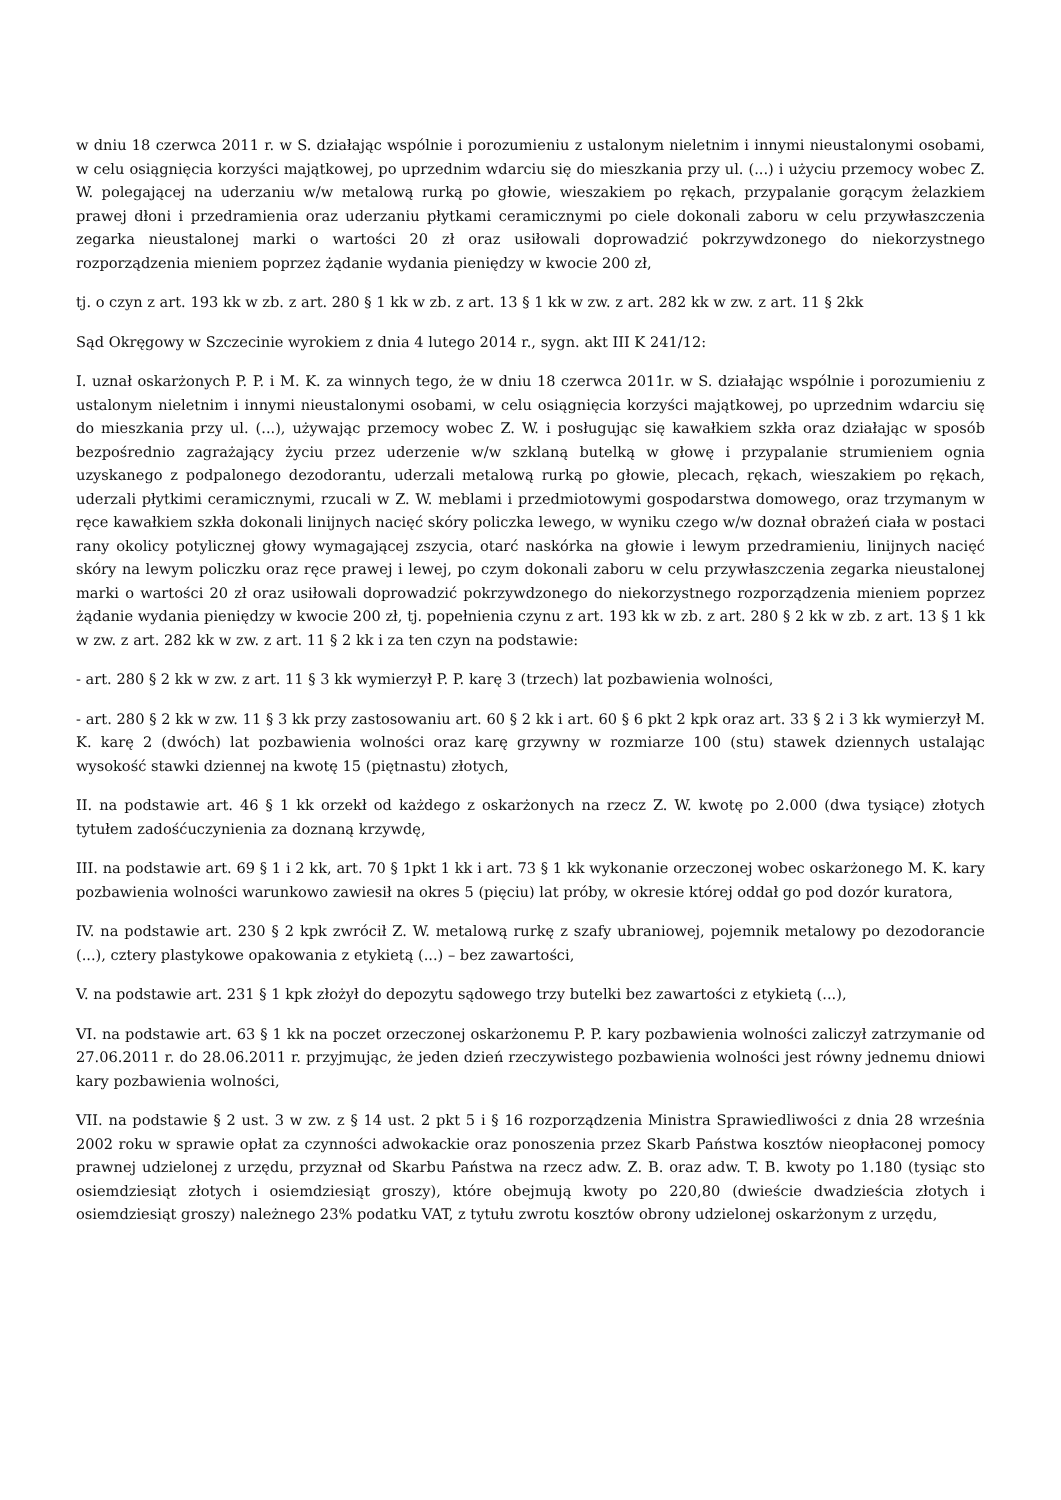w dniu 18 czerwca 2011 r. w S. działając wspólnie i porozumieniu z ustalonym nieletnim i innymi nieustalonymi osobami, w celu osiągnięcia korzyści majątkowej, po uprzednim wdarciu się do mieszkania przy ul. (...) i użyciu przemocy wobec Z. W. polegającej na uderzaniu w/w metalową rurką po głowie, wieszakiem po rękach, przypalanie gorącym żelazkiem prawej dłoni i przedramienia oraz uderzaniu płytkami ceramicznymi po ciele dokonali zaboru w celu przywłaszczenia zegarka nieustalonej marki o wartości 20 zł oraz usiłowali doprowadzić pokrzywdzonego do niekorzystnego rozporządzenia mieniem poprzez żądanie wydania pieniędzy w kwocie 200 zł,
tj. o czyn z art. 193 kk w zb. z art. 280 § 1 kk w zb. z art. 13 § 1 kk w zw. z art. 282 kk w zw. z art. 11 § 2kk
Sąd Okręgowy w Szczecinie wyrokiem z dnia 4 lutego 2014 r., sygn. akt III K 241/12:
I. uznał oskarżonych P. P. i M. K. za winnych tego, że w dniu 18 czerwca 2011r. w S. działając wspólnie i porozumieniu z ustalonym nieletnim i innymi nieustalonymi osobami, w celu osiągnięcia korzyści majątkowej, po uprzednim wdarciu się do mieszkania przy ul. (...), używając przemocy wobec Z. W. i posługując się kawałkiem szkła oraz działając w sposób bezpośrednio zagrażający życiu przez uderzenie w/w szklaną butelką w głowę i przypalanie strumieniem ognia uzyskanego z podpalonego dezodorantu, uderzali metalową rurką po głowie, plecach, rękach, wieszakiem po rękach, uderzali płytkimi ceramicznymi, rzucali w Z. W. meblami i przedmiotowymi gospodarstwa domowego, oraz trzymanym w ręce kawałkiem szkła dokonali linijnych nacięć skóry policzka lewego, w wyniku czego w/w doznał obrażeń ciała w postaci rany okolicy potylicznej głowy wymagającej zszycia, otarć naskórka na głowie i lewym przedramieniu, linijnych nacięć skóry na lewym policzku oraz ręce prawej i lewej, po czym dokonali zaboru w celu przywłaszczenia zegarka nieustalonej marki o wartości 20 zł oraz usiłowali doprowadzić pokrzywdzonego do niekorzystnego rozporządzenia mieniem poprzez żądanie wydania pieniędzy w kwocie 200 zł, tj. popełnienia czynu z art. 193 kk w zb. z art. 280 § 2 kk w zb. z art. 13 § 1 kk w zw. z art. 282 kk w zw. z art. 11 § 2 kk i za ten czyn na podstawie:
- art. 280 § 2 kk w zw. z art. 11 § 3 kk wymierzył P. P. karę 3 (trzech) lat pozbawienia wolności,
- art. 280 § 2 kk w zw. 11 § 3 kk przy zastosowaniu art. 60 § 2 kk i art. 60 § 6 pkt 2 kpk oraz art. 33 § 2 i 3 kk wymierzył M. K. karę 2 (dwóch) lat pozbawienia wolności oraz karę grzywny w rozmiarze 100 (stu) stawek dziennych ustalając wysokość stawki dziennej na kwotę 15 (piętnastu) złotych,
II. na podstawie art. 46 § 1 kk orzekł od każdego z oskarżonych na rzecz Z. W. kwotę po 2.000 (dwa tysiące) złotych tytułem zadośćuczynienia za doznaną krzywdę,
III. na podstawie art. 69 § 1 i 2 kk, art. 70 § 1pkt 1 kk i art. 73 § 1 kk wykonanie orzeczonej wobec oskarżonego M. K. kary pozbawienia wolności warunkowo zawiesił na okres 5 (pięciu) lat próby, w okresie której oddał go pod dozór kuratora,
IV. na podstawie art. 230 § 2 kpk zwrócił Z. W. metalową rurkę z szafy ubraniowej, pojemnik metalowy po dezodorancie (...), cztery plastykowe opakowania z etykietą (...) – bez zawartości,
V. na podstawie art. 231 § 1 kpk złożył do depozytu sądowego trzy butelki bez zawartości z etykietą (...),
VI. na podstawie art. 63 § 1 kk na poczet orzeczonej oskarżonemu P. P. kary pozbawienia wolności zaliczył zatrzymanie od 27.06.2011 r. do 28.06.2011 r. przyjmując, że jeden dzień rzeczywistego pozbawienia wolności jest równy jednemu dniowi kary pozbawienia wolności,
VII. na podstawie § 2 ust. 3 w zw. z § 14 ust. 2 pkt 5 i § 16 rozporządzenia Ministra Sprawiedliwości z dnia 28 września 2002 roku w sprawie opłat za czynności adwokackie oraz ponoszenia przez Skarb Państwa kosztów nieopłaconej pomocy prawnej udzielonej z urzędu, przyznał od Skarbu Państwa na rzecz adw. Z. B. oraz adw. T. B. kwoty po 1.180 (tysiąc sto osiemdziesiąt złotych i osiemdziesiąt groszy), które obejmują kwoty po 220,80 (dwieście dwadzieścia złotych i osiemdziesiąt groszy) należnego 23% podatku VAT, z tytułu zwrotu kosztów obrony udzielonej oskarżonym z urzędu,